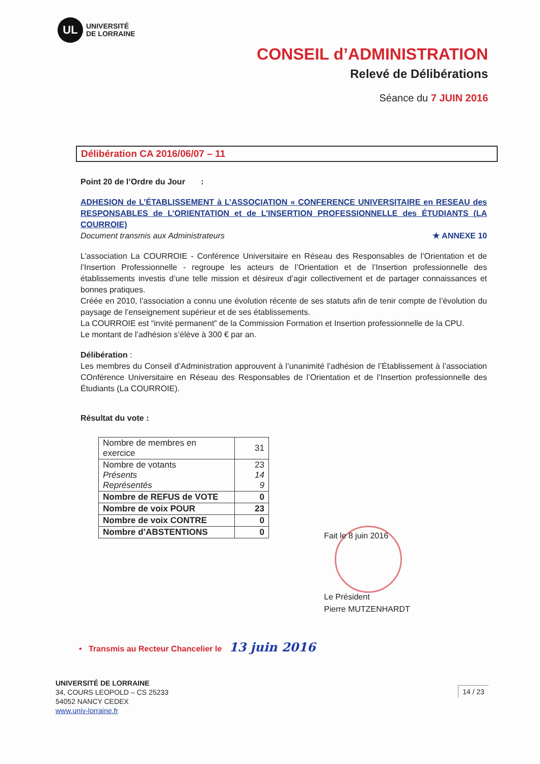UL
UNIVERSITÉ
DE LORRAINE
CONSEIL d’ADMINISTRATION
Relevé de Délibérations
Séance du 7 JUIN 2016
Délibération CA 2016/06/07 – 11
Point 20 de l’Ordre du Jour :
ADHESION de L’ÉTABLISSEMENT à L’ASSOCIATION « CONFERENCE UNIVERSITAIRE en RESEAU des RESPONSABLES de L’ORIENTATION et de L’INSERTION PROFESSIONNELLE des ÉTUDIANTS (LA COURROIE)
Document transmis aux Administrateurs ★ ANNEXE 10
L’association La COURROIE - Conférence Universitaire en Réseau des Responsables de l’Orientation et de l’Insertion Professionnelle - regroupe les acteurs de l’Orientation et de l’Insertion professionnelle des établissements investis d’une telle mission et désireux d’agir collectivement et de partager connaissances et bonnes pratiques.
Créée en 2010, l’association a connu une évolution récente de ses statuts afin de tenir compte de l’évolution du paysage de l’enseignement supérieur et de ses établissements.
La COURROIE est “invité permanent” de la Commission Formation et Insertion professionnelle de la CPU.
Le montant de l’adhésion s’élève à 300 € par an.
Délibération :
Les membres du Conseil d’Administration approuvent à l’unanimité l’adhésion de l’Établissement à l’association COnférence Universitaire en Réseau des Responsables de l’Orientation et de l’Insertion professionnelle des Étudiants (La COURROIE).
Résultat du vote :
| Nombre de membres en exercice | 31 |
| Nombre de votants Présents Représentés | 23 14 9 |
| Nombre de REFUS de VOTE | 0 |
| Nombre de voix POUR | 23 |
| Nombre de voix CONTRE | 0 |
| Nombre d’ABSTENTIONS | 0 |
Fait le 8 juin 2016
Le Président
Pierre MUTZENHARDT
• Transmis au Recteur Chancelier le 13 juin 2016
UNIVERSITÉ DE LORRAINE
34, COURS LEOPOLD – CS 25233
54052 NANCY CEDEX
www.univ-lorraine.fr
14 / 23